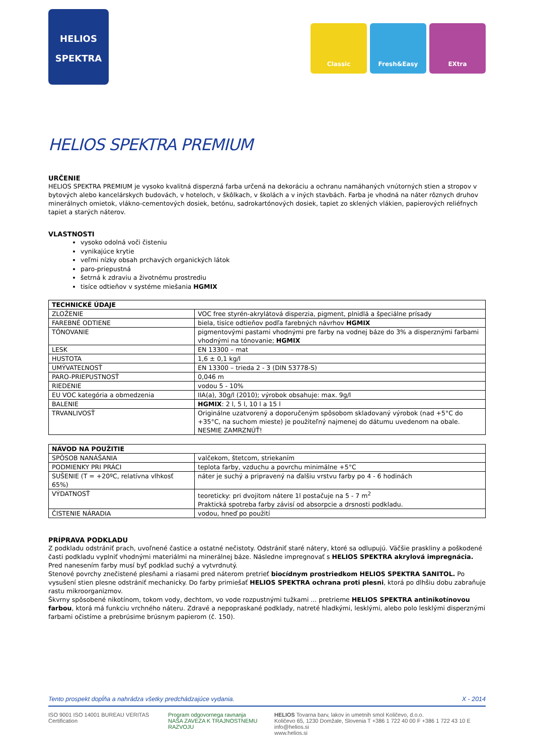HELIOS
SPEKTRA
Classic Fresh&Easy EXtra
HELIOS SPEKTRA PREMIUM
URČENIE
HELIOS SPEKTRA PREMIUM je vysoko kvalitná disperzná farba určená na dekoráciu a ochranu namáhaných vnútorných stien a stropov v bytových alebo kancelárskych budovách, v hoteloch, v škôlkach, v školách a v iných stavbách. Farba je vhodná na náter rôznych druhov minerálnych omietok, vlákno-cementových dosiek, betónu, sadrokartónových dosiek, tapiet zo sklených vlákien, papierových reliéfnych tapiet a starých náterov.
VLASTNOSTI
vysoko odolná voči čisteniu
vynikajúce krytie
veľmi nízky obsah prchavých organických látok
paro-priepustná
šetrná k zdraviu a životnému prostrediu
tisíce odtieňov v systéme miešania HGMIX
| TECHNICKÉ ÚDAJE | |
| --- | --- |
| ZLOŽENIE | VOC free styrén-akrylátová disperzia, pigment, plnidlá a špeciálne prísady |
| FAREBNÉ ODTIENE | biela, tisíce odtieňov podľa farebných návrhov HGMIX |
| TÓNOVANIE | pigmentovými pastami vhodnými pre farby na vodnej báze do 3% a disperznými farbami vhodnými na tónovanie; HGMIX |
| LESK | EN 13300 – mat |
| HUSTOTA | 1,6 ± 0,1 kg/l |
| UMÝVATEĽNOSŤ | EN 13300 – trieda 2 - 3 (DIN 53778-S) |
| PARO-PRIEPUSTNOSŤ | 0,046 m |
| RIEDENIE | vodou 5 - 10% |
| EU VOC kategória a obmedzenia | IIA(a), 30g/l (2010); výrobok obsahuje: max. 9g/l |
| BALENIE | HGMIX : 2 l, 5 l, 10 l a 15 l |
| TRVANLIVOSŤ | Originálne uzatvorený a doporučeným spôsobom skladovaný výrobok (nad +5°C do +35°C, na suchom mieste) je použiteľný najmenej do dátumu uvedenom na obale. NESMIE ZAMRZNÚŤ! |
| NÁVOD NA POUŽITIE | |
| --- | --- |
| SPÔSOB NANÁŠANIA | valčekom, štetcom, striekaním |
| PODMIENKY PRI PRÁCI | teplota farby, vzduchu a povrchu minimálne +5°C |
| SUŠENIE (T = +20ºC, relatívna vlhkosť 65%) | náter je suchý a pripravený na ďalšiu vrstvu farby po 4 - 6 hodinách |
| VÝDATNOSŤ | teoreticky: pri dvojitom nátere 1l postačuje na 5 - 7 m<sup>2</sup> Praktická spotreba farby závisí od absorpcie a drsnosti podkladu. |
| ČISTENIE NÁRADIA | vodou, hneď po použití |
PRÍPRAVA PODKLADU
Z podkladu odstrániť prach, uvoľnené častice a ostatné nečistoty. Odstrániť staré nátery, ktoré sa odlupujú. Väčšie praskliny a poškodené časti podkladu vyplniť vhodnými materiálmi na minerálnej báze. Následne impregnovať s HELIOS SPEKTRA akrylová impregnácia. Pred nanesením farby musí byť podklad suchý a vytvrdnutý.
Stenové povrchy znečistené plesňami a riasami pred náterom pretrieť biocídnym prostriedkom HELIOS SPEKTRA SANITOL. Po vysušení stien plesne odstrániť mechanicky. Do farby primiešať HELIOS SPEKTRA ochrana proti plesni, ktorá po dlhšiu dobu zabraňuje rastu mikroorganizmov.
Škvrny spôsobené nikotínom, tokom vody, dechtom, vo vode rozpustnými tužkami ... pretrieme HELIOS SPEKTRA antinikotínovou farbou, ktorá má funkciu vrchného náteru. Zdravé a nepopraskané podklady, natreté hladkými, lesklými, alebo polo lesklými disperznými farbami očistíme a prebrúsime brúsnym papierom (č. 150).
Tento prospekt dopĺňa a nahrádza všetky predchádzajúce vydania. X - 2014
ISO 9001 ISO 14001 BUREAU VERITAS Certification Program odgovornega ravnanja
NAŠA ZAVEZA K TRAJNOSTNEMU RAZVOJU HELIOS Tovarna barv, lakov in umetnih smol Količevo, d.o.o.
Količevo 65, 1230 Domžale, Slovenia T +386 1 722 40 00 F +386 1 722 43 10 E info@helios.si
www.helios.si